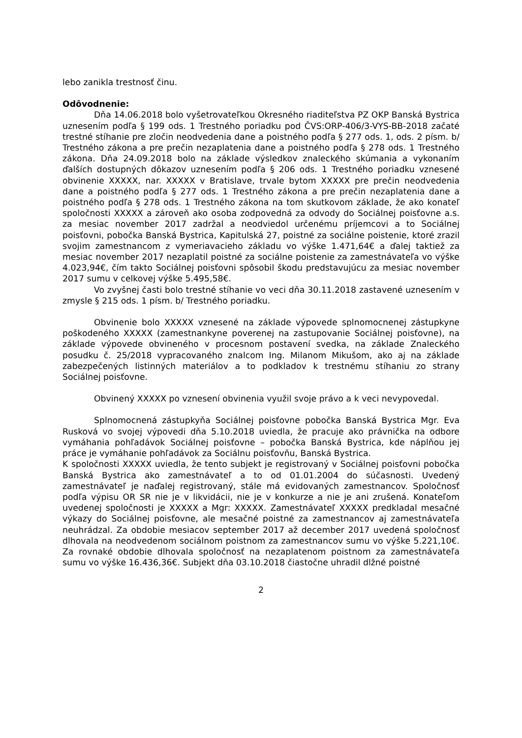lebo zanikla trestnosť činu.
Odôvodnenie:
Dňa 14.06.2018 bolo vyšetrovateľkou Okresného riaditeľstva PZ OKP Banská Bystrica uznesením podľa § 199 ods. 1 Trestného poriadku pod ČVS:ORP-406/3-VYS-BB-2018 začaté trestné stíhanie pre zločin neodvedenia dane a poistného podľa § 277 ods. 1, ods. 2 písm. b/ Trestného zákona a pre prečin nezaplatenia dane a poistného podľa § 278 ods. 1 Trestného zákona. Dňa 24.09.2018 bolo na základe výsledkov znaleckého skúmania a vykonaním ďalších dostupných dôkazov uznesením podľa § 206 ods. 1 Trestného poriadku vznesené obvinenie XXXXX, nar. XXXXX v Bratislave, trvale bytom XXXXX pre prečin neodvedenia dane a poistného podľa § 277 ods. 1 Trestného zákona a pre prečin nezaplatenia dane a poistného podľa § 278 ods. 1 Trestného zákona na tom skutkovom základe, že ako konateľ spoločnosti XXXXX a zároveň ako osoba zodpovedná za odvody do Sociálnej poisťovne a.s. za mesiac november 2017 zadržal a neodviedol určenému príjemcovi a to Sociálnej poisťovni, pobočka Banská Bystrica, Kapitulská 27, poistné za sociálne poistenie, ktoré zrazil svojim zamestnancom z vymeriavacieho základu vo výške 1.471,64€ a ďalej taktiež za mesiac november 2017 nezaplatil poistné za sociálne poistenie za zamestnávateľa vo výške 4.023,94€, čím takto Sociálnej poisťovni spôsobil škodu predstavujúcu za mesiac november 2017 sumu v celkovej výške 5.495,58€.
Vo zvyšnej časti bolo trestné stíhanie vo veci dňa 30.11.2018 zastavené uznesením v zmysle § 215 ods. 1 písm. b/ Trestného poriadku.
Obvinenie bolo XXXXX vznesené na základe výpovede splnomocnenej zástupkyne poškodeného XXXXX (zamestnankyne poverenej na zastupovanie Sociálnej poisťovne), na základe výpovede obvineného v procesnom postavení svedka, na základe Znaleckého posudku č. 25/2018 vypracovaného znalcom Ing. Milanom Mikušom, ako aj na základe zabezpečených listinných materiálov a to podkladov k trestnému stíhaniu zo strany Sociálnej poisťovne.
Obvinený XXXXX po vznesení obvinenia využil svoje právo a k veci nevypovedal.
Splnomocnená zástupkyňa Sociálnej poisťovne pobočka Banská Bystrica Mgr. Eva Rusková vo svojej výpovedi dňa 5.10.2018 uviedla, že pracuje ako právnička na odbore vymáhania pohľadávok Sociálnej poisťovne – pobočka Banská Bystrica, kde náplňou jej práce je vymáhanie pohľadávok za Sociálnu poisťovňu, Banská Bystrica.
K spoločnosti XXXXX uviedla, že tento subjekt je registrovaný v Sociálnej poisťovni pobočka Banská Bystrica ako zamestnávateľ a to od 01.01.2004 do súčasnosti. Uvedený zamestnávateľ je naďalej registrovaný, stále má evidovaných zamestnancov. Spoločnosť podľa výpisu OR SR nie je v likvidácii, nie je v konkurze a nie je ani zrušená. Konateľom uvedenej spoločnosti je XXXXX a Mgr: XXXXX. Zamestnávateľ XXXXX predkladal mesačné výkazy do Sociálnej poisťovne, ale mesačné poistné za zamestnancov aj zamestnávateľa neuhrádzal. Za obdobie mesiacov september 2017 až december 2017 uvedená spoločnosť dlhovala na neodvedenom sociálnom poistnom za zamestnancov sumu vo výške 5.221,10€. Za rovnaké obdobie dlhovala spoločnosť na nezaplatenom poistnom za zamestnávateľa sumu vo výške 16.436,36€. Subjekt dňa 03.10.2018 čiastočne uhradil dlžné poistné
2